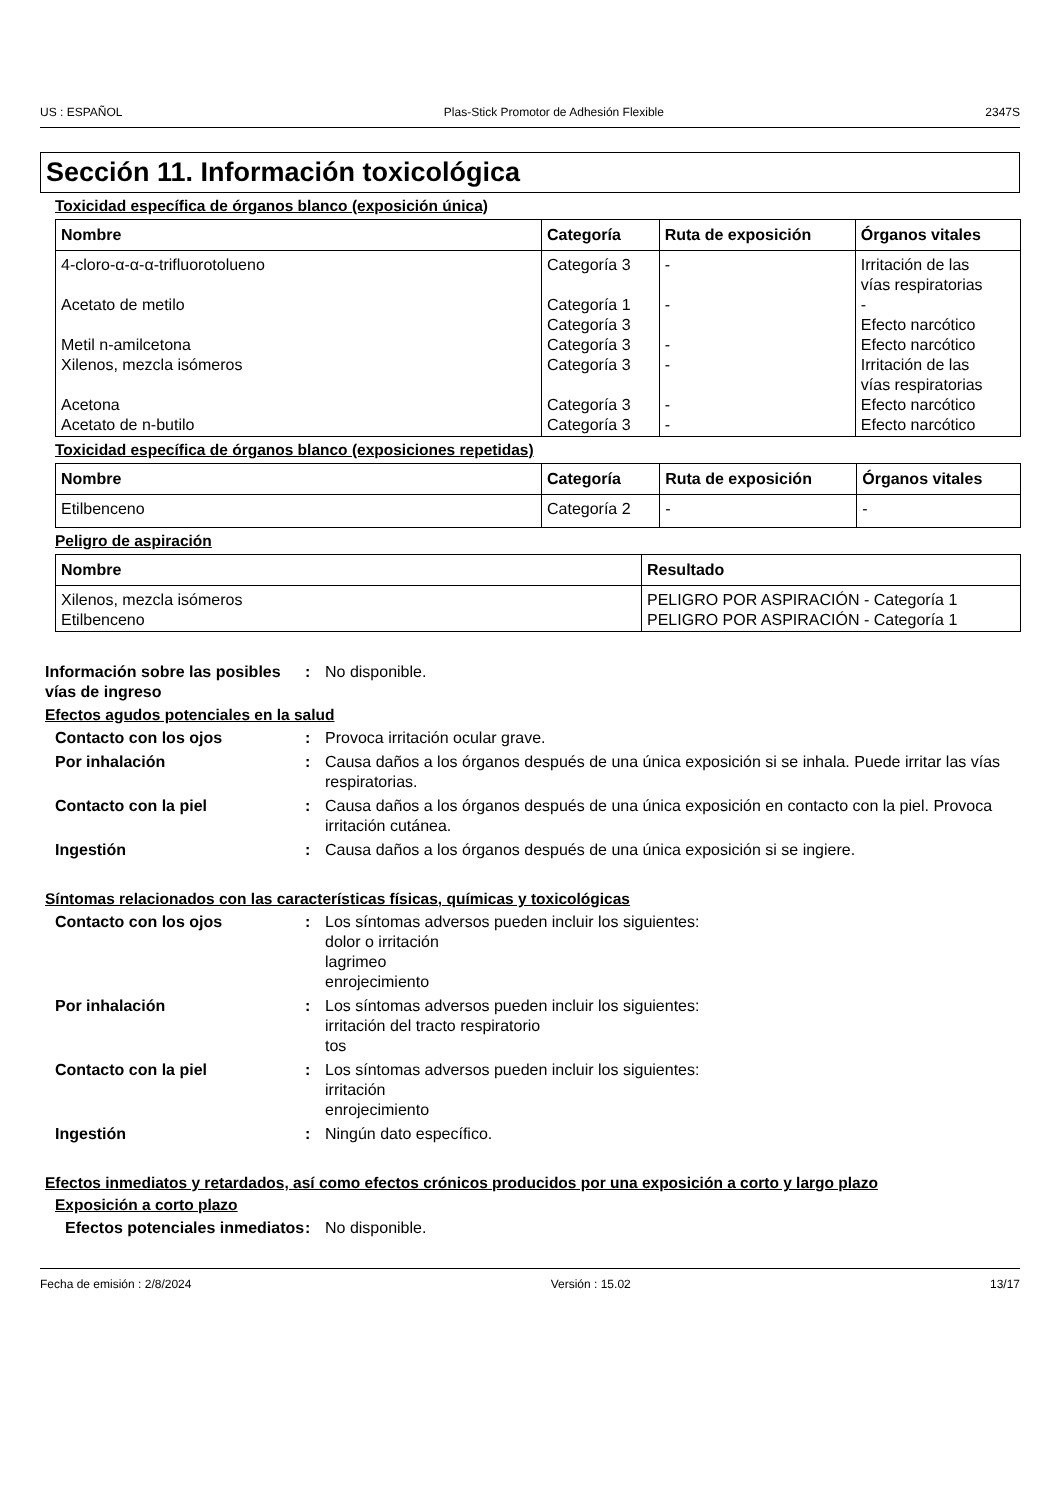US : ESPAÑOL Plas-Stick Promotor de Adhesión Flexible 2347S
Sección 11. Información toxicológica
Toxicidad específica de órganos blanco (exposición única)
| Nombre | Categoría | Ruta de exposición | Órganos vitales |
| --- | --- | --- | --- |
| 4-cloro-α-α-α-trifluorotolueno Acetato de metilo Metil n-amilcetona Xilenos, mezcla isómeros Acetona Acetato de n-butilo | Categoría 3 Categoría 1 Categoría 3 Categoría 3 Categoría 3 Categoría 3 Categoría 3 | - - - - - - | Irritación de las vías respiratorias - Efecto narcótico Efecto narcótico Irritación de las vías respiratorias Efecto narcótico Efecto narcótico |
Toxicidad específica de órganos blanco (exposiciones repetidas)
| Nombre | Categoría | Ruta de exposición | Órganos vitales |
| --- | --- | --- | --- |
| Etilbenceno | Categoría 2 | - | - |
Peligro de aspiración
| Nombre | Resultado |
| --- | --- |
| Xilenos, mezcla isómeros Etilbenceno | PELIGRO POR ASPIRACIÓN - Categoría 1 PELIGRO POR ASPIRACIÓN - Categoría 1 |
Información sobre las posibles vías de ingreso
: No disponible.
Efectos agudos potenciales en la salud
Contacto con los ojos : Provoca irritación ocular grave.
Por inhalación : Causa daños a los órganos después de una única exposición si se inhala. Puede irritar las vías respiratorias.
Contacto con la piel : Causa daños a los órganos después de una única exposición en contacto con la piel. Provoca irritación cutánea.
Ingestión : Causa daños a los órganos después de una única exposición si se ingiere.
Síntomas relacionados con las características físicas, químicas y toxicológicas
Contacto con los ojos : Los síntomas adversos pueden incluir los siguientes:
dolor o irritación
lagrimeo
enrojecimiento
Por inhalación : Los síntomas adversos pueden incluir los siguientes:
irritación del tracto respiratorio
tos
Contacto con la piel : Los síntomas adversos pueden incluir los siguientes:
irritación
enrojecimiento
Ingestión : Ningún dato específico.
Efectos inmediatos y retardados, así como efectos crónicos producidos por una exposición a corto y largo plazo
Exposición a corto plazo
Efectos potenciales inmediatos
: No disponible.
Fecha de emisión : 2/8/2024 Versión : 15.02 13/17